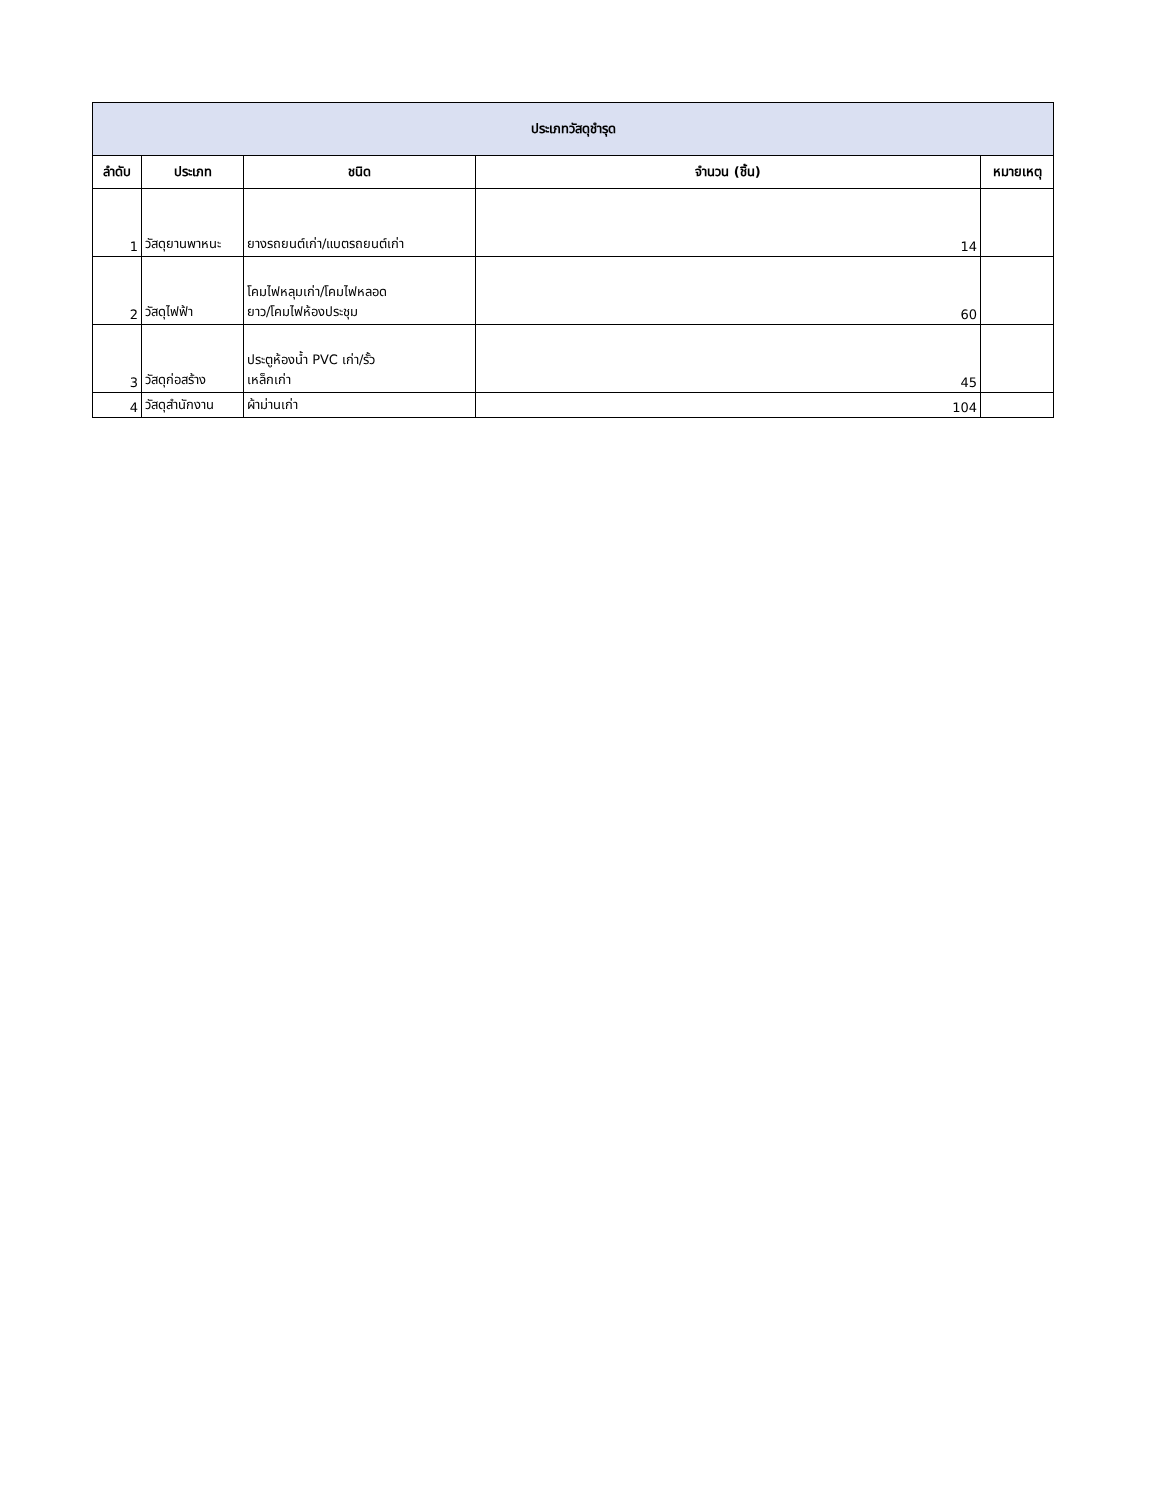| ประเภทวัสดุชำรุด | | | | |
| --- | --- | --- | --- | --- |
| ลำดับ | ประเภท | ชนิด | จำนวน (ชิ้น) | หมายเหตุ |
| 1 | วัสดุยานพาหนะ | ยางรถยนต์เก่า/แบตรถยนต์เก่า | 14 | |
| 2 | วัสดุไฟฟ้า | โคมไฟหลุมเก่า/โคมไฟหลอด ยาว/โคมไฟห้องประชุม | 60 | |
| 3 | วัสดุก่อสร้าง | ประตูห้องน้ำ PVC เก่า/รั้ว เหล็กเก่า | 45 | |
| 4 | วัสดุสำนักงาน | ผ้าม่านเก่า | 104 | |